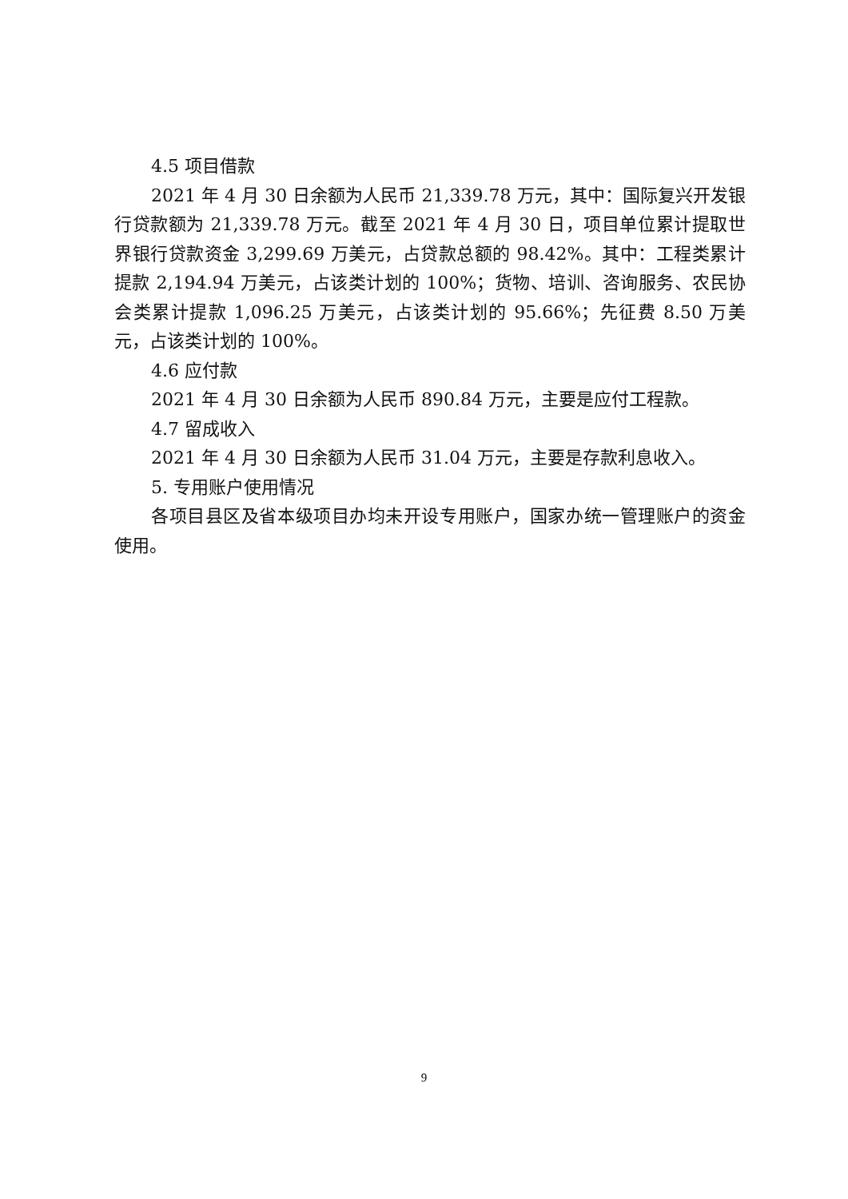4.5 项目借款
2021 年 4 月 30 日余额为人民币 21,339.78 万元，其中：国际复兴开发银行贷款额为 21,339.78 万元。截至 2021 年 4 月 30 日，项目单位累计提取世界银行贷款资金 3,299.69 万美元，占贷款总额的 98.42%。其中：工程类累计提款 2,194.94 万美元，占该类计划的 100%；货物、培训、咨询服务、农民协会类累计提款 1,096.25 万美元，占该类计划的 95.66%；先征费 8.50 万美元，占该类计划的 100%。
4.6 应付款
2021 年 4 月 30 日余额为人民币 890.84 万元，主要是应付工程款。
4.7 留成收入
2021 年 4 月 30 日余额为人民币 31.04 万元，主要是存款利息收入。
5. 专用账户使用情况
各项目县区及省本级项目办均未开设专用账户，国家办统一管理账户的资金使用。
9